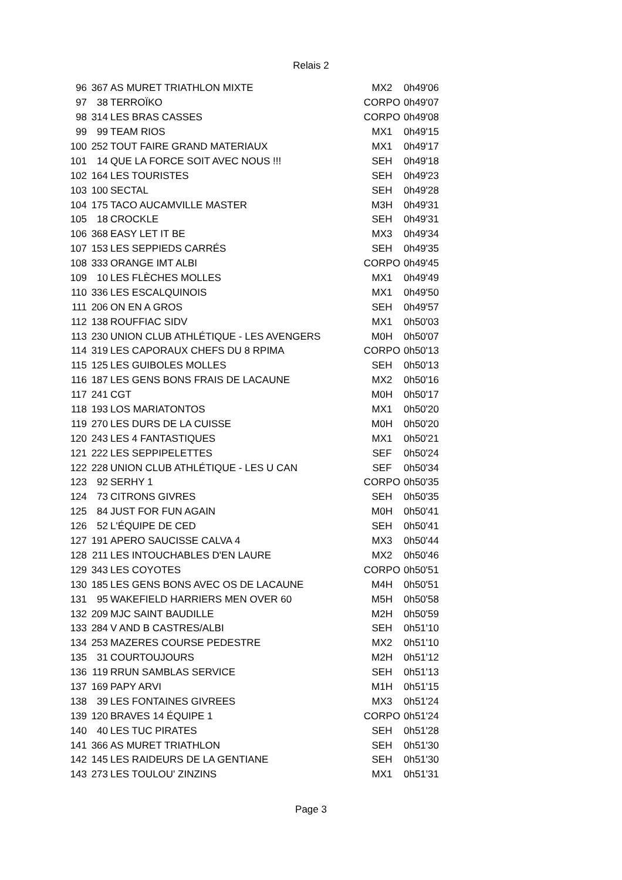Relais 2
| 96 | 367 | AS MURET TRIATHLON MIXTE | MX2 | 0h49'06 |
| 97 | 38 | TERROÏKO | CORPO | 0h49'07 |
| 98 | 314 | LES BRAS CASSES | CORPO | 0h49'08 |
| 99 | 99 | TEAM RIOS | MX1 | 0h49'15 |
| 100 | 252 | TOUT FAIRE GRAND MATERIAUX | MX1 | 0h49'17 |
| 101 | 14 | QUE LA FORCE SOIT AVEC NOUS !!! | SEH | 0h49'18 |
| 102 | 164 | LES TOURISTES | SEH | 0h49'23 |
| 103 | 100 | SECTAL | SEH | 0h49'28 |
| 104 | 175 | TACO AUCAMVILLE MASTER | M3H | 0h49'31 |
| 105 | 18 | CROCKLE | SEH | 0h49'31 |
| 106 | 368 | EASY LET IT BE | MX3 | 0h49'34 |
| 107 | 153 | LES SEPPIEDS CARRÉS | SEH | 0h49'35 |
| 108 | 333 | ORANGE IMT ALBI | CORPO | 0h49'45 |
| 109 | 10 | LES FLÈCHES MOLLES | MX1 | 0h49'49 |
| 110 | 336 | LES ESCALQUINOIS | MX1 | 0h49'50 |
| 111 | 206 | ON EN A GROS | SEH | 0h49'57 |
| 112 | 138 | ROUFFIAC SIDV | MX1 | 0h50'03 |
| 113 | 230 | UNION CLUB ATHLÉTIQUE - LES AVENGERS | M0H | 0h50'07 |
| 114 | 319 | LES CAPORAUX CHEFS DU 8 RPIMA | CORPO | 0h50'13 |
| 115 | 125 | LES GUIBOLES MOLLES | SEH | 0h50'13 |
| 116 | 187 | LES GENS BONS FRAIS DE LACAUNE | MX2 | 0h50'16 |
| 117 | 241 | CGT | M0H | 0h50'17 |
| 118 | 193 | LOS MARIATONTOS | MX1 | 0h50'20 |
| 119 | 270 | LES DURS DE LA CUISSE | M0H | 0h50'20 |
| 120 | 243 | LES 4 FANTASTIQUES | MX1 | 0h50'21 |
| 121 | 222 | LES SEPPIPELETTES | SEF | 0h50'24 |
| 122 | 228 | UNION CLUB ATHLÉTIQUE - LES U CAN | SEF | 0h50'34 |
| 123 | 92 | SERHY 1 | CORPO | 0h50'35 |
| 124 | 73 | CITRONS GIVRES | SEH | 0h50'35 |
| 125 | 84 | JUST FOR FUN AGAIN | M0H | 0h50'41 |
| 126 | 52 | L'ÉQUIPE DE CED | SEH | 0h50'41 |
| 127 | 191 | APERO SAUCISSE CALVA 4 | MX3 | 0h50'44 |
| 128 | 211 | LES INTOUCHABLES D'EN LAURE | MX2 | 0h50'46 |
| 129 | 343 | LES COYOTES | CORPO | 0h50'51 |
| 130 | 185 | LES GENS BONS AVEC OS DE LACAUNE | M4H | 0h50'51 |
| 131 | 95 | WAKEFIELD HARRIERS MEN OVER 60 | M5H | 0h50'58 |
| 132 | 209 | MJC SAINT BAUDILLE | M2H | 0h50'59 |
| 133 | 284 | V AND B CASTRES/ALBI | SEH | 0h51'10 |
| 134 | 253 | MAZERES COURSE PEDESTRE | MX2 | 0h51'10 |
| 135 | 31 | COURTOUJOURS | M2H | 0h51'12 |
| 136 | 119 | RRUN SAMBLAS SERVICE | SEH | 0h51'13 |
| 137 | 169 | PAPY ARVI | M1H | 0h51'15 |
| 138 | 39 | LES FONTAINES GIVREES | MX3 | 0h51'24 |
| 139 | 120 | BRAVES 14 ÉQUIPE 1 | CORPO | 0h51'24 |
| 140 | 40 | LES TUC PIRATES | SEH | 0h51'28 |
| 141 | 366 | AS MURET TRIATHLON | SEH | 0h51'30 |
| 142 | 145 | LES RAIDEURS DE LA GENTIANE | SEH | 0h51'30 |
| 143 | 273 | LES TOULOU' ZINZINS | MX1 | 0h51'31 |
Page 3